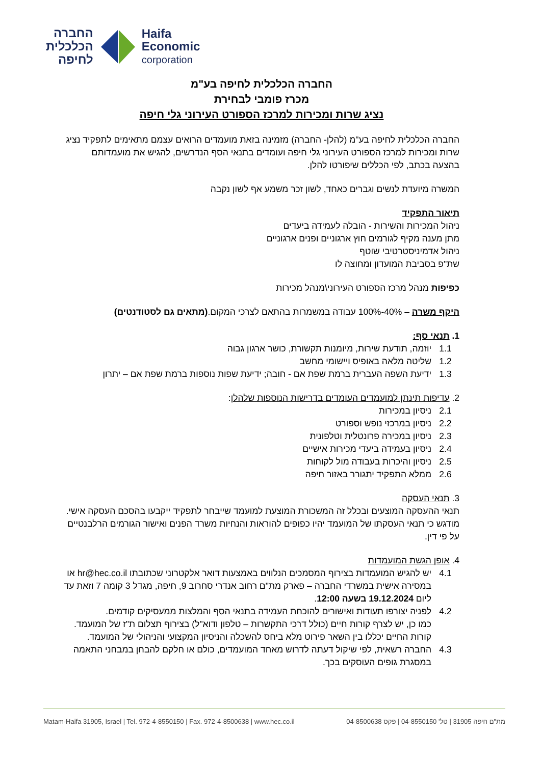החברה
הכלכלית
לחיפה
Haifa
Economic
corporation
החברה הכלכלית לחיפה בע"מ
מכרז פומבי לבחירת
נציג שרות ומכירות למרכז הספורט העירוני גלי חיפה
החברה הכלכלית לחיפה בע"מ (להלן- החברה) מזמינה בזאת מועמדים הרואים עצמם מתאימים לתפקיד נציג שרות ומכירות למרכז הספורט העירוני גלי חיפה ועומדים בתנאי הסף הנדרשים, להגיש את מועמדותם בהצעה בכתב, לפי הכללים שיפורטו להלן.
המשרה מיועדת לנשים וגברים כאחד, לשון זכר משמע אף לשון נקבה
תיאור התפקיד
ניהול המכירות והשירות - הובלה לעמידה ביעדים
מתן מענה מקיף לגורמים חוץ ארגוניים ופנים ארגוניים
ניהול אדמיניסטרטיבי שוטף
שת"פ בסביבת המועדון ומחוצה לו
כפיפות מנהל מרכז הספורט העירוני\מנהל מכירות
היקף משרה – 40%-100% עבודה במשמרות בהתאם לצרכי המקום.(מתאים גם לסטודנטים)
1. תנאי סף:
1.1 יוזמה, תודעת שירות, מיומנות תקשורת, כושר ארגון גבוה
1.2 שליטה מלאה באופיס ויישומי מחשב
1.3 ידיעת השפה העברית ברמת שפת אם - חובה; ידיעת שפות נוספות ברמת שפת אם – יתרון
2. עדיפות תינתן למועמדים העומדים בדרישות הנוספות שלהלן:
2.1 ניסיון במכירות
2.2 ניסיון במרכזי נופש וספורט
2.3 ניסיון במכירה פרונטלית וטלפונית
2.4 ניסיון בעמידה ביעדי מכירות אישיים
2.5 ניסיון והיכרות בעבודה מול לקוחות
2.6 ממלא התפקיד יתגורר באזור חיפה
3. תנאי העסקה
תנאי ההעסקה המוצעים ובכלל זה המשכורת המוצעת למועמד שייבחר לתפקיד ייקבעו בהסכם העסקה אישי. מודגש כי תנאי העסקתו של המועמד יהיו כפופים להוראות והנחיות משרד הפנים ואישור הגורמים הרלבנטיים על פי דין.
4. אופן הגשת המועמדות
4.1 יש להגיש המועמדות בצירוף המסמכים הנלווים באמצעות דואר אלקטרוני שכתובתו hr@hec.co.il או במסירה אישית במשרדי החברה – פארק מת"ם רחוב אנדרי סחרוב 9, חיפה, מגדל 3 קומה 7 וזאת עד ליום 19.12.2024 בשעה 12:00.
4.2 לפניה יצורפו תעודות ואישורים להוכחת העמידה בתנאי הסף והמלצות ממעסיקים קודמים.
כמו כן, יש לצרף קורות חיים (כולל דרכי התקשרות – טלפון ודוא"ל) בצירוף תצלום ת"ז של המועמד. קורות החיים יכללו בין השאר פירוט מלא ביחס להשכלה והניסיון המקצועי והניהולי של המועמד.
4.3 החברה רשאית, לפי שיקול דעתה לדרוש מאחד המועמדים, כולם או חלקם להבחן במבחני התאמה במסגרת גופים העוסקים בכך.
Matam-Haifa 31905, Israel | Tel. 972-4-8550150 | Fax. 972-4-8500638 | www.hec.co.il מת"ם חיפה 31905 | טל' 04-8550150 | פקס 04-8500638